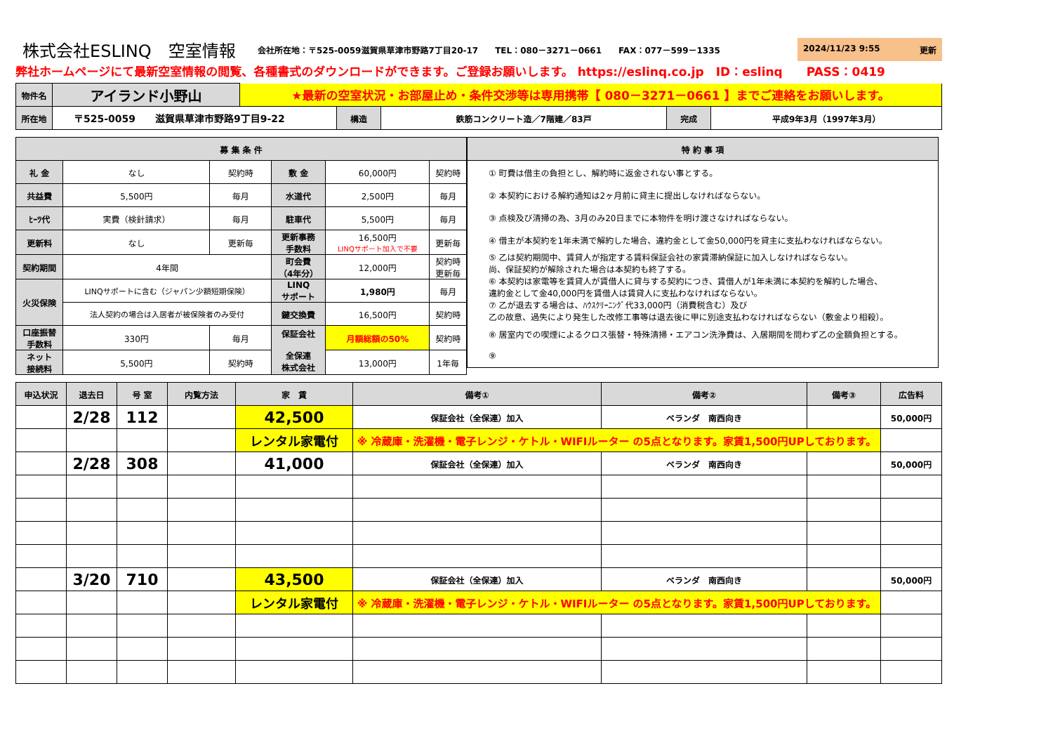株式会社ESLINQ　空室情報
会社所在地：〒525-0059滋賀県草津市野路7丁目20-17　　TEL：080－3271－0661　　FAX：077－599－1335
2024/11/23 9:55 更新
弊社ホームページにて最新空室情報の閲覧、各種書式のダウンロードができます。ご登録お願いします。 https://eslinq.co.jp　ID：eslinq　　PASS：0419
| 物件名 | アイランド小野山 | ★最新の空室状況・お部屋止め・条件交渉等は専用携帯【 080－3271－0661 】までご連絡をお願いします。 | | | | |
| 所在地 | 〒525-0059 滋賀県草津市野路9丁目9-22 | | 構造 | 鉄筋コンクリート造／7階建／83戸 | 完成 | 平成9年3月（1997年3月） |
| 募 集 条 件 | | | | | |
| --- | --- | --- | --- | --- | --- |
| 礼 金 | なし | 契約時 | 敷 金 | 60,000円 | 契約時 |
| 共益費 | 5,500円 | 毎月 | 水道代 | 2,500円 | 毎月 |
| ﾋｰﾂ代 | 実費（検針請求） | 毎月 | 駐車代 | 5,500円 | 毎月 |
| 更新料 | なし | 更新毎 | 更新事務 手数料 | 16,500円 LINQサポート加入で不要 | 更新毎 |
| 契約期間 | 4年間 | | 町会費 （4年分） | 12,000円 | 契約時 更新毎 |
| 火災保険 | LINQサポートに含む（ジャパン少額短期保険） | | LINQ サポート | 1,980円 | 毎月 |
| | 法人契約の場合は入居者が被保険者のみ受付 | | 鍵交換費 | 16,500円 | 契約時 |
| 口座振替 手数料 | 330円 | 毎月 | 保証会社 全保連 株式会社 | 月額総額の50% | 契約時 |
| ネット 接続料 | 5,500円 | 契約時 | | 13,000円 | 1年毎 |
| 特 約 事 項 |
| --- |
| ① 町費は借主の負担とし、解約時に返金されない事とする。 |
| ② 本契約における解約通知は2ヶ月前に貸主に提出しなければならない。 |
| ③ 点検及び清掃の為、3月のみ20日までに本物件を明け渡さなければならない。 |
| ④ 借主が本契約を1年未満で解約した場合、違約金として金50,000円を貸主に支払わなければならない。 |
| ⑤ 乙は契約期間中、賃貸人が指定する賃料保証会社の家賃滞納保証に加入しなければならない。 尚、保証契約が解除された場合は本契約も終了する。 |
| ⑥ 本契約は家電等を賃貸人が賃借人に貸与する契約につき、賃借人が1年未満に本契約を解約した場合、 違約金として金40,000円を賃借人は賃貸人に支払わなければならない。 |
| ⑦ 乙が退去する場合は、ﾊｳｽｸﾘｰﾆﾝｸﾞ代33,000円（消費税含む）及び 乙の故意、過失により発生した改修工事等は退去後に甲に別途支払わなければならない（敷金より相殺）。 |
| ⑧ 居室内での喫煙によるクロス張替・特殊清掃・エアコン洗浄費は、入居期間を問わず乙の全額負担とする。 |
| ⑨ |
| 申込状況 | 退去日 | 号 室 | 内覧方法 | 家 賃 | 備考① | 備考② | 備考③ | 広告料 |
| --- | --- | --- | --- | --- | --- | --- | --- | --- |
| | 2/28 | 112 | | 42,500 | 保証会社（全保連）加入 | ベランダ 南西向き | | 50,000円 |
| | | | | レンタル家電付 | ※ 冷蔵庫・洗濯機・電子レンジ・ケトル・WIFIルーター の5点となります。家賃1,500円UPしております。 | | | |
| | 2/28 | 308 | | 41,000 | 保証会社（全保連）加入 | ベランダ 南西向き | | 50,000円 |
| | 3/20 | 710 | | 43,500 | 保証会社（全保連）加入 | ベランダ 南西向き | | 50,000円 |
| | | | | レンタル家電付 | ※ 冷蔵庫・洗濯機・電子レンジ・ケトル・WIFIルーター の5点となります。家賃1,500円UPしております。 | | | |